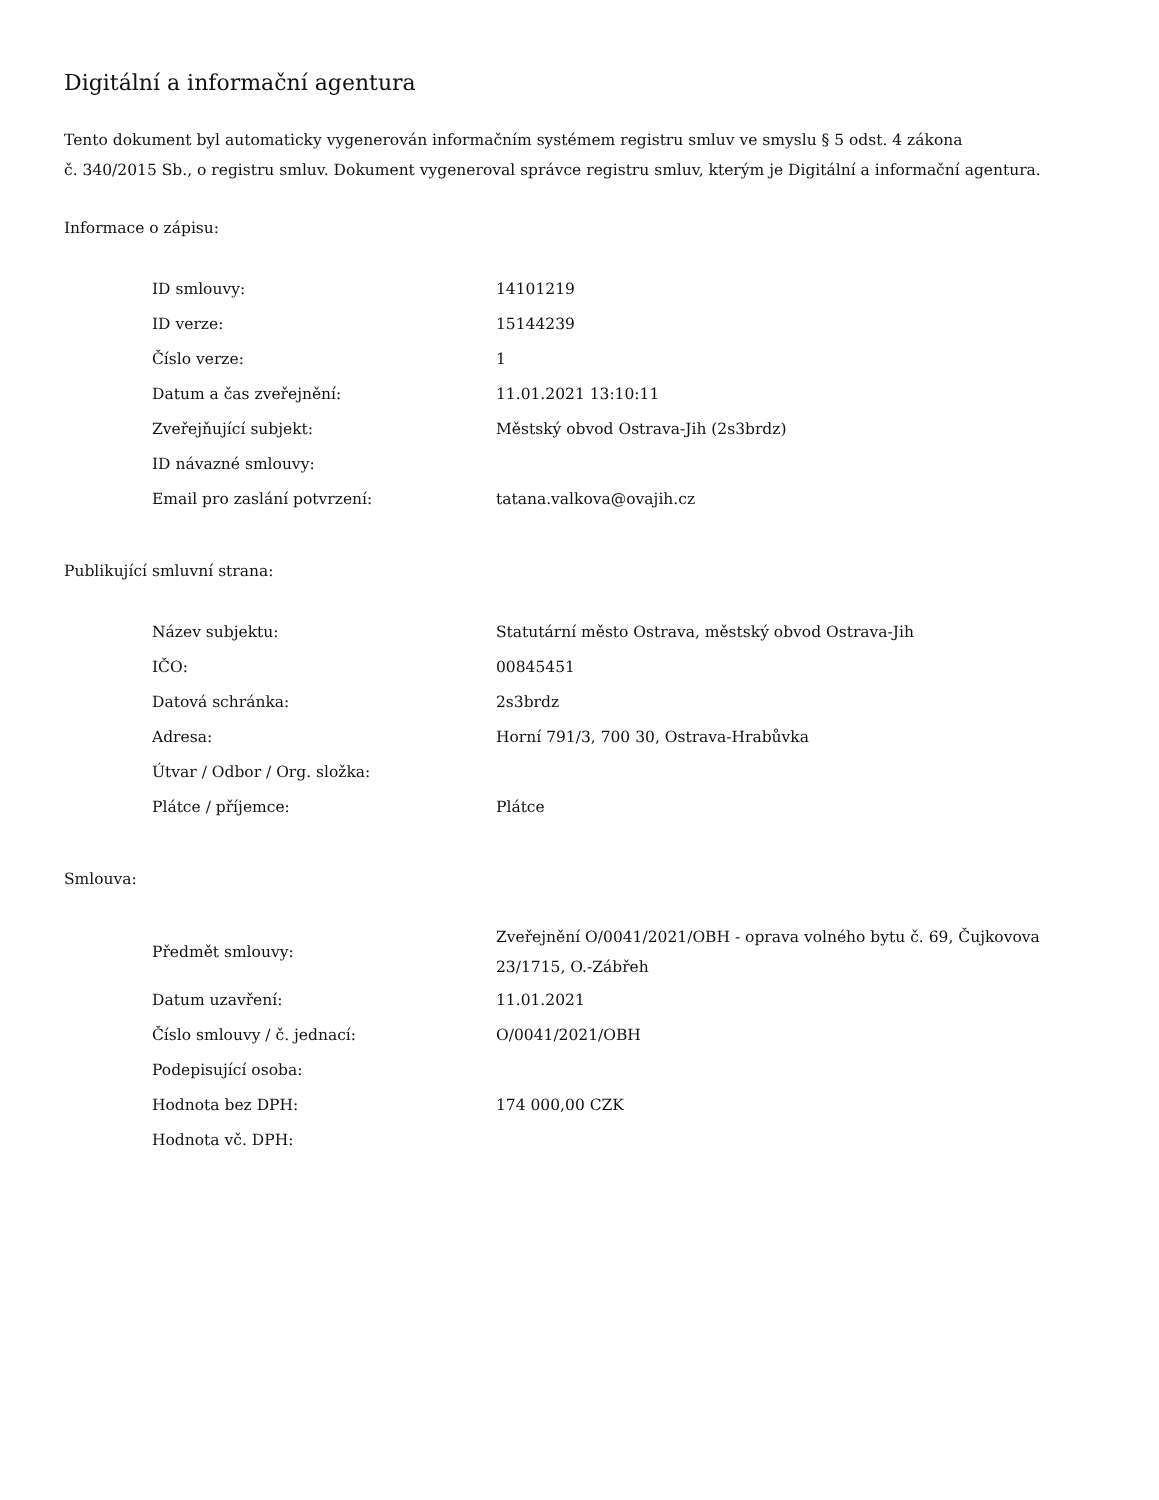Digitální a informační agentura
Tento dokument byl automaticky vygenerován informačním systémem registru smluv ve smyslu § 5 odst. 4 zákona
č. 340/2015 Sb., o registru smluv. Dokument vygeneroval správce registru smluv, kterým je Digitální a informační agentura.
Informace o zápisu:
| ID smlouvy: | 14101219 |
| ID verze: | 15144239 |
| Číslo verze: | 1 |
| Datum a čas zveřejnění: | 11.01.2021 13:10:11 |
| Zveřejňující subjekt: | Městský obvod Ostrava-Jih (2s3brdz) |
| ID návazné smlouvy: | |
| Email pro zaslání potvrzení: | tatana.valkova@ovajih.cz |
Publikující smluvní strana:
| Název subjektu: | Statutární město Ostrava, městský obvod Ostrava-Jih |
| IČO: | 00845451 |
| Datová schránka: | 2s3brdz |
| Adresa: | Horní 791/3, 700 30, Ostrava-Hrabůvka |
| Útvar / Odbor / Org. složka: | |
| Plátce / příjemce: | Plátce |
Smlouva:
| Předmět smlouvy: | Zveřejnění O/0041/2021/OBH - oprava volného bytu č. 69, Čujkovova 23/1715, O.-Zábřeh |
| Datum uzavření: | 11.01.2021 |
| Číslo smlouvy / č. jednací: | O/0041/2021/OBH |
| Podepisující osoba: | |
| Hodnota bez DPH: | 174 000,00 CZK |
| Hodnota vč. DPH: | |